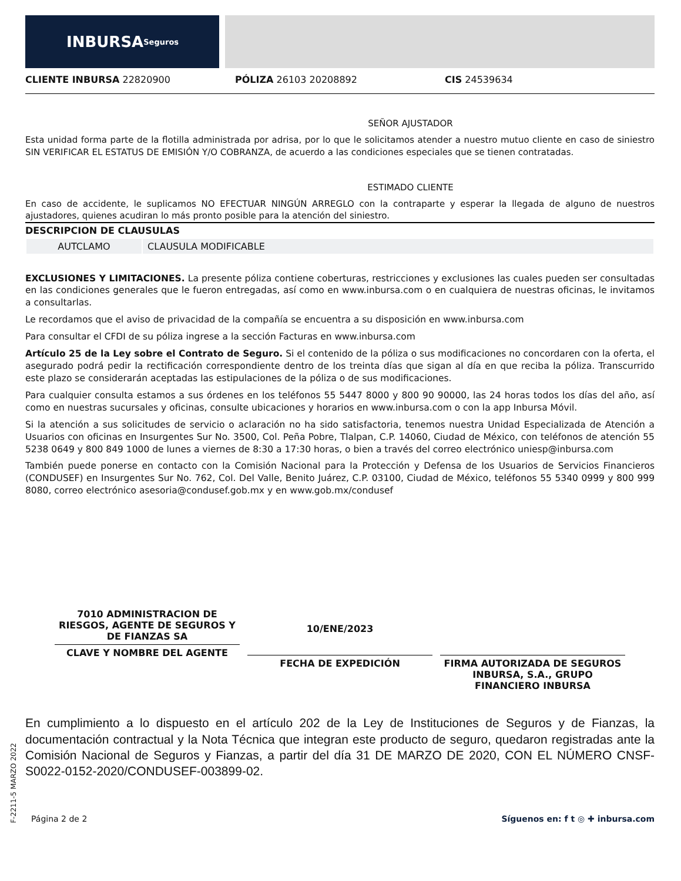F-2211-5 MARZO 2022
INBURSA
Seguros
CLIENTE INBURSA 22820900 PÓLIZA 26103 20208892 CIS 24539634
SEÑOR AJUSTADOR
Esta unidad forma parte de la flotilla administrada por adrisa, por lo que le solicitamos atender a nuestro mutuo cliente en caso de siniestro SIN VERIFICAR EL ESTATUS DE EMISIÓN Y/O COBRANZA, de acuerdo a las condiciones especiales que se tienen contratadas.
ESTIMADO CLIENTE
En caso de accidente, le suplicamos NO EFECTUAR NINGÚN ARREGLO con la contraparte y esperar la llegada de alguno de nuestros ajustadores, quienes acudiran lo más pronto posible para la atención del siniestro.
DESCRIPCION DE CLAUSULAS
| AUTCLAMO | CLAUSULA MODIFICABLE |
EXCLUSIONES Y LIMITACIONES. La presente póliza contiene coberturas, restricciones y exclusiones las cuales pueden ser consultadas en las condiciones generales que le fueron entregadas, así como en www.inbursa.com o en cualquiera de nuestras oficinas, le invitamos a consultarlas.
Le recordamos que el aviso de privacidad de la compañía se encuentra a su disposición en www.inbursa.com
Para consultar el CFDI de su póliza ingrese a la sección Facturas en www.inbursa.com
Artículo 25 de la Ley sobre el Contrato de Seguro. Si el contenido de la póliza o sus modificaciones no concordaren con la oferta, el asegurado podrá pedir la rectificación correspondiente dentro de los treinta días que sigan al día en que reciba la póliza. Transcurrido este plazo se considerarán aceptadas las estipulaciones de la póliza o de sus modificaciones.
Para cualquier consulta estamos a sus órdenes en los teléfonos 55 5447 8000 y 800 90 90000, las 24 horas todos los días del año, así como en nuestras sucursales y oficinas, consulte ubicaciones y horarios en www.inbursa.com o con la app Inbursa Móvil.
Si la atención a sus solicitudes de servicio o aclaración no ha sido satisfactoria, tenemos nuestra Unidad Especializada de Atención a Usuarios con oficinas en Insurgentes Sur No. 3500, Col. Peña Pobre, Tlalpan, C.P. 14060, Ciudad de México, con teléfonos de atención 55 5238 0649 y 800 849 1000 de lunes a viernes de 8:30 a 17:30 horas, o bien a través del correo electrónico uniesp@inbursa.com
También puede ponerse en contacto con la Comisión Nacional para la Protección y Defensa de los Usuarios de Servicios Financieros (CONDUSEF) en Insurgentes Sur No. 762, Col. Del Valle, Benito Juárez, C.P. 03100, Ciudad de México, teléfonos 55 5340 0999 y 800 999 8080, correo electrónico asesoria@condusef.gob.mx y en www.gob.mx/condusef
7010 ADMINISTRACION DE RIESGOS, AGENTE DE SEGUROS Y DE FIANZAS SA
CLAVE Y NOMBRE DEL AGENTE
10/ENE/2023
FECHA DE EXPEDICIÓN
FIRMA AUTORIZADA DE SEGUROS INBURSA, S.A., GRUPO FINANCIERO INBURSA
En cumplimiento a lo dispuesto en el artículo 202 de la Ley de Instituciones de Seguros y de Fianzas, la documentación contractual y la Nota Técnica que integran este producto de seguro, quedaron registradas ante la Comisión Nacional de Seguros y Fianzas, a partir del día 31 DE MARZO DE 2020, CON EL NÚMERO CNSF-S0022-0152-2020/CONDUSEF-003899-02.
Página 2 de 2 Síguenos en: f t ◎ ✚ inbursa.com